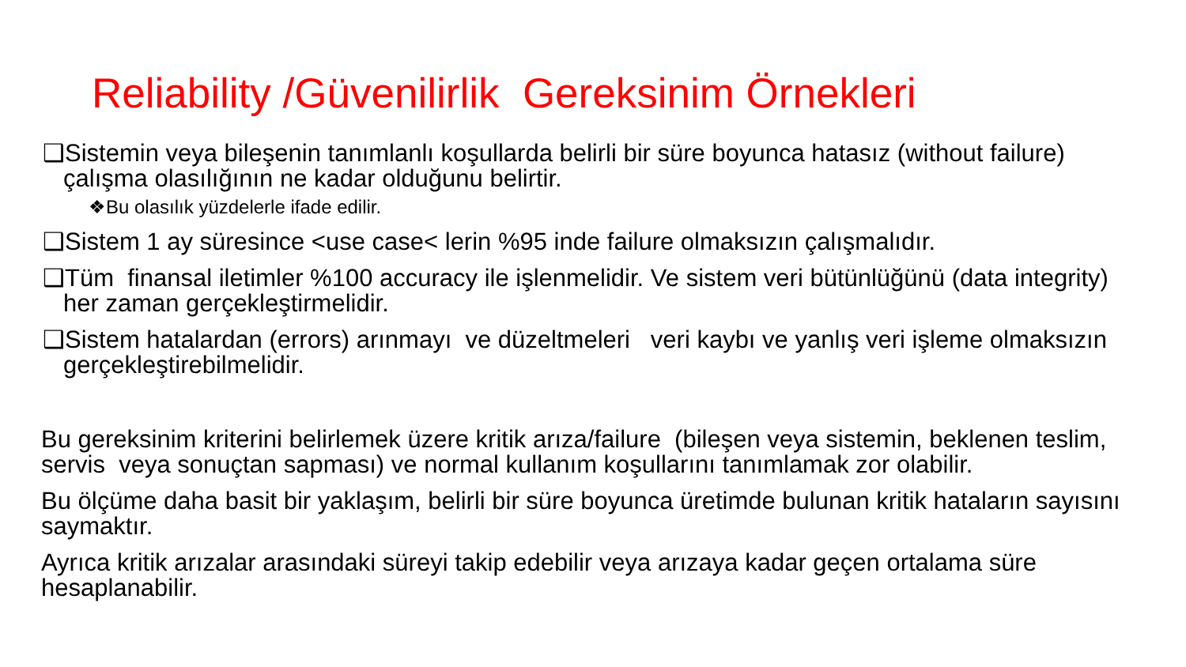Reliability /Güvenilirlik Gereksinim Örnekleri
❑Sistemin veya bileşenin tanımlanlı koşullarda belirli bir süre boyunca hatasız (without failure) çalışma olasılığının ne kadar olduğunu belirtir.
❖Bu olasılık yüzdelerle ifade edilir.
❑Sistem 1 ay süresince <use case< lerin %95 inde failure olmaksızın çalışmalıdır.
❑Tüm finansal iletimler %100 accuracy ile işlenmelidir. Ve sistem veri bütünlüğünü (data integrity) her zaman gerçekleştirmelidir.
❑Sistem hatalardan (errors) arınmayı ve düzeltmeleri veri kaybı ve yanlış veri işleme olmaksızın gerçekleştirebilmelidir.
Bu gereksinim kriterini belirlemek üzere kritik arıza/failure (bileşen veya sistemin, beklenen teslim, servis veya sonuçtan sapması) ve normal kullanım koşullarını tanımlamak zor olabilir.
Bu ölçüme daha basit bir yaklaşım, belirli bir süre boyunca üretimde bulunan kritik hataların sayısını saymaktır.
Ayrıca kritik arızalar arasındaki süreyi takip edebilir veya arızaya kadar geçen ortalama süre hesaplanabilir.